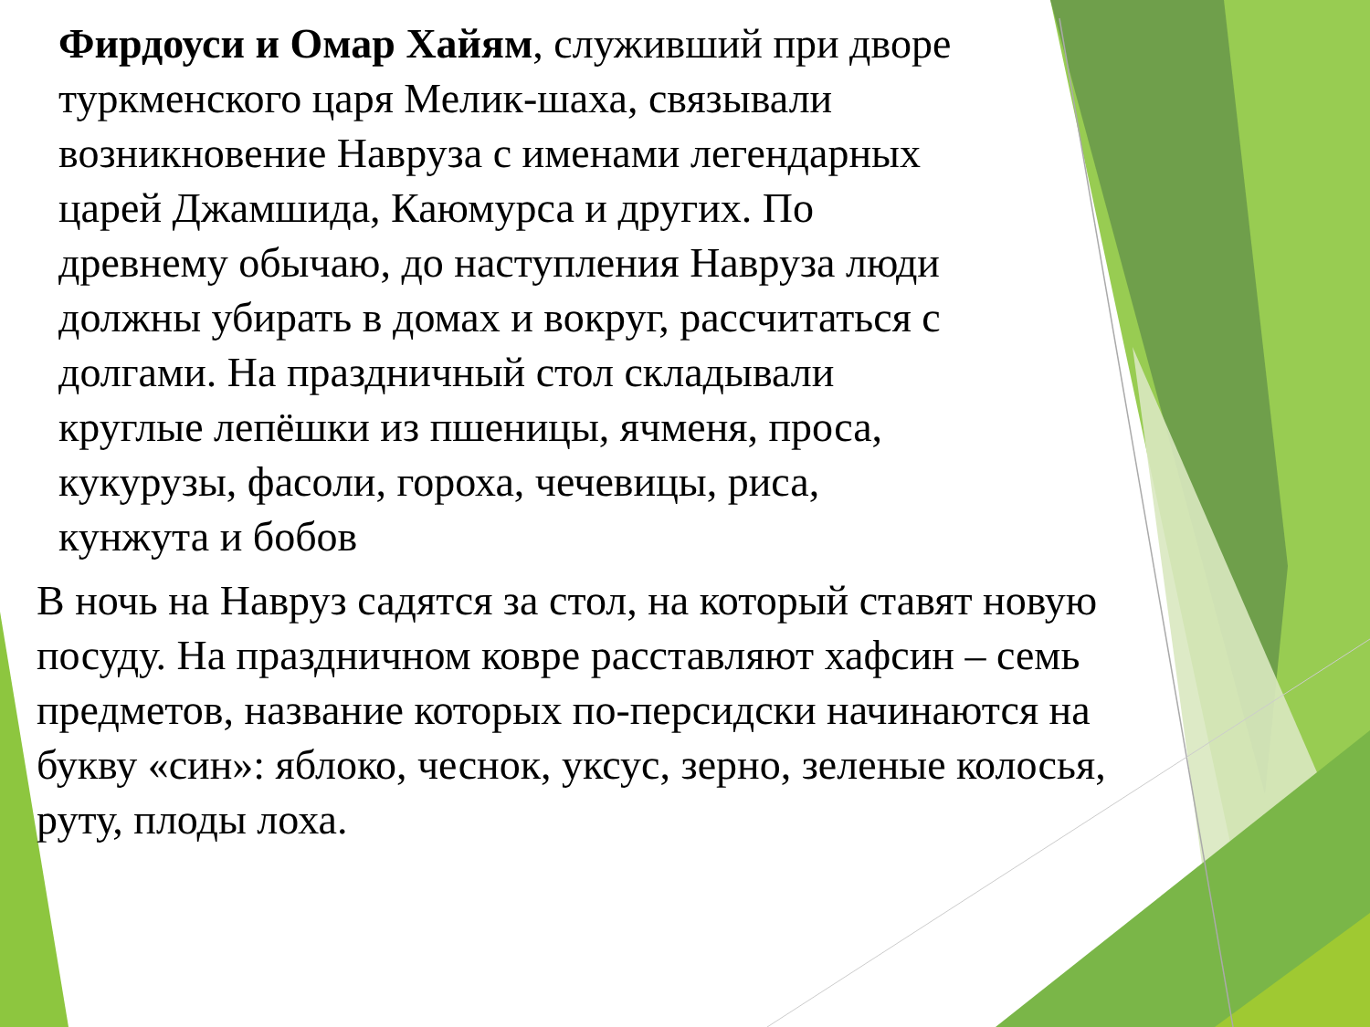Фирдоуси и Омар Хайям, служивший при дворе туркменского царя Мелик-шаха, связывали возникновение Навруза с именами легендарных царей Джамшида, Каюмурса и других. По древнему обычаю, до наступления Навруза люди должны убирать в домах и вокруг, рассчитаться с долгами. На праздничный стол складывали круглые лепёшки из пшеницы, ячменя, проса, кукурузы, фасоли, гороха, чечевицы, риса, кунжута и бобов
В ночь на Навруз садятся за стол, на который ставят новую посуду. На праздничном ковре расставляют хафсин – семь предметов, название которых по-персидски начинаются на букву «син»: яблоко, чеснок, уксус, зерно, зеленые колосья, руту, плоды лоха.